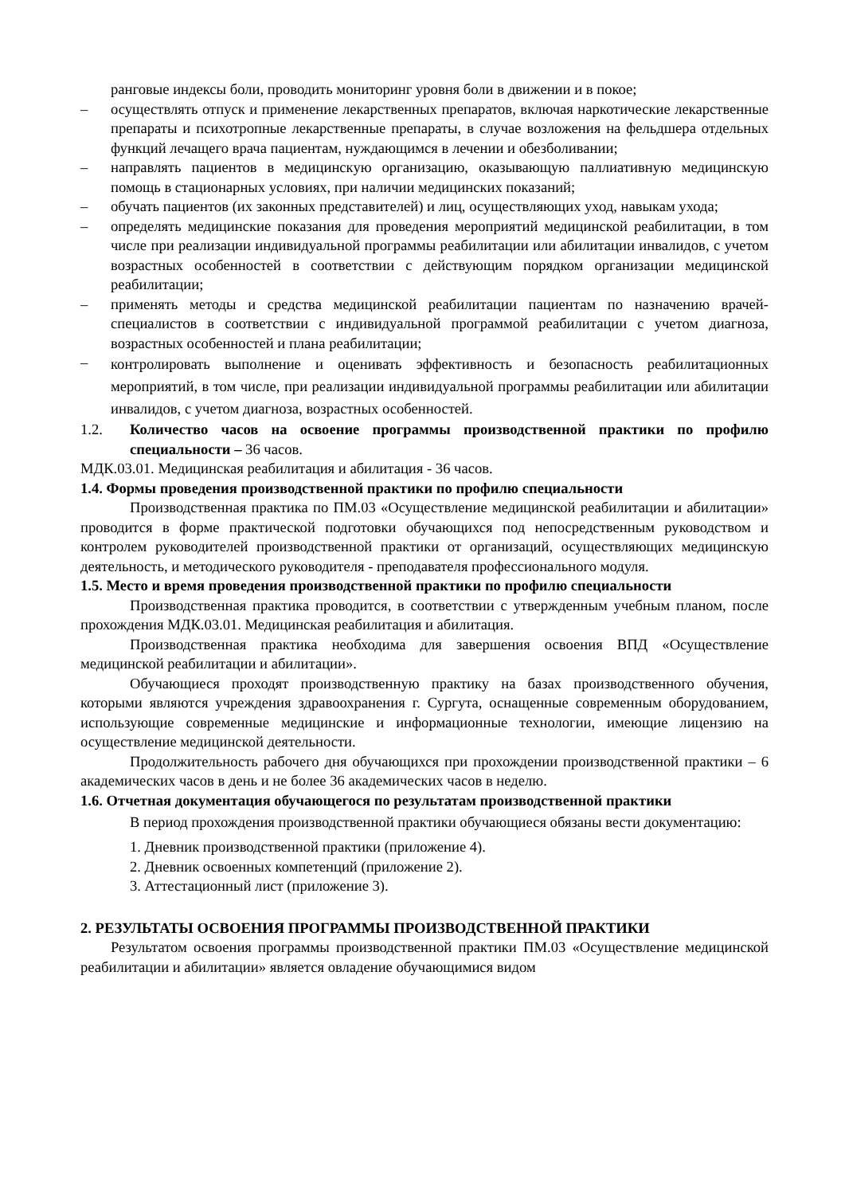ранговые индексы боли, проводить мониторинг уровня боли в движении и в покое;
– осуществлять отпуск и применение лекарственных препаратов, включая наркотические лекарственные препараты и психотропные лекарственные препараты, в случае возложения на фельдшера отдельных функций лечащего врача пациентам, нуждающимся в лечении и обезболивании;
– направлять пациентов в медицинскую организацию, оказывающую паллиативную медицинскую помощь в стационарных условиях, при наличии медицинских показаний;
– обучать пациентов (их законных представителей) и лиц, осуществляющих уход, навыкам ухода;
– определять медицинские показания для проведения мероприятий медицинской реабилитации, в том числе при реализации индивидуальной программы реабилитации или абилитации инвалидов, с учетом возрастных особенностей в соответствии с действующим порядком организации медицинской реабилитации;
– применять методы и средства медицинской реабилитации пациентам по назначению врачей-специалистов в соответствии с индивидуальной программой реабилитации с учетом диагноза, возрастных особенностей и плана реабилитации;
–
контролировать выполнение и оценивать эффективность и безопасность реабилитационных мероприятий, в том числе, при реализации индивидуальной программы реабилитации или абилитации инвалидов, с учетом диагноза, возрастных особенностей.
1.2. Количество часов на освоение программы производственной практики по профилю специальности – 36 часов.
МДК.03.01. Медицинская реабилитация и абилитация - 36 часов.
1.4. Формы проведения производственной практики по профилю специальности
Производственная практика по ПМ.03 «Осуществление медицинской реабилитации и абилитации» проводится в форме практической подготовки обучающихся под непосредственным руководством и контролем руководителей производственной практики от организаций, осуществляющих медицинскую деятельность, и методического руководителя - преподавателя профессионального модуля.
1.5. Место и время проведения производственной практики по профилю специальности
Производственная практика проводится, в соответствии с утвержденным учебным планом, после прохождения МДК.03.01. Медицинская реабилитация и абилитация.
Производственная практика необходима для завершения освоения ВПД «Осуществление медицинской реабилитации и абилитации».
Обучающиеся проходят производственную практику на базах производственного обучения, которыми являются учреждения здравоохранения г. Сургута, оснащенные современным оборудованием, использующие современные медицинские и информационные технологии, имеющие лицензию на осуществление медицинской деятельности.
Продолжительность рабочего дня обучающихся при прохождении производственной практики – 6 академических часов в день и не более 36 академических часов в неделю.
1.6. Отчетная документация обучающегося по результатам производственной практики
В период прохождения производственной практики обучающиеся обязаны вести документацию:
1. Дневник производственной практики (приложение 4).
2. Дневник освоенных компетенций (приложение 2).
3. Аттестационный лист (приложение 3).
2. РЕЗУЛЬТАТЫ ОСВОЕНИЯ ПРОГРАММЫ ПРОИЗВОДСТВЕННОЙ ПРАКТИКИ
Результатом освоения программы производственной практики ПМ.03 «Осуществление медицинской реабилитации и абилитации» является овладение обучающимися видом